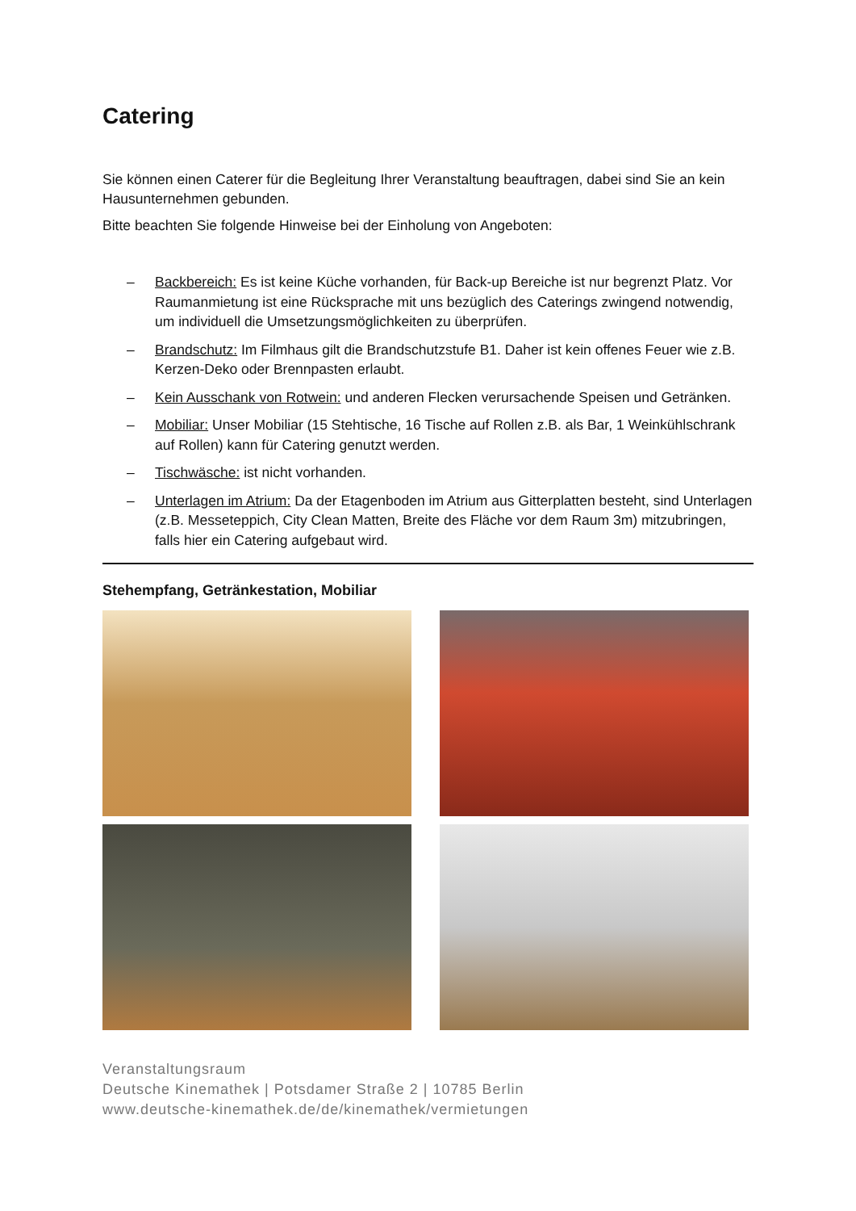Catering
Sie können einen Caterer für die Begleitung Ihrer Veranstaltung beauftragen, dabei sind Sie an kein Hausunternehmen gebunden.
Bitte beachten Sie folgende Hinweise bei der Einholung von Angeboten:
– Backbereich: Es ist keine Küche vorhanden, für Back-up Bereiche ist nur begrenzt Platz. Vor Raumanmietung ist eine Rücksprache mit uns bezüglich des Caterings zwingend notwendig, um individuell die Umsetzungsmöglichkeiten zu überprüfen.
– Brandschutz: Im Filmhaus gilt die Brandschutzstufe B1. Daher ist kein offenes Feuer wie z.B. Kerzen-Deko oder Brennpasten erlaubt.
– Kein Ausschank von Rotwein: und anderen Flecken verursachende Speisen und Getränken.
– Mobiliar: Unser Mobiliar (15 Stehtische, 16 Tische auf Rollen z.B. als Bar, 1 Weinkühlschrank auf Rollen) kann für Catering genutzt werden.
– Tischwäsche: ist nicht vorhanden.
– Unterlagen im Atrium: Da der Etagenboden im Atrium aus Gitterplatten besteht, sind Unterlagen (z.B. Messeteppich, City Clean Matten, Breite des Fläche vor dem Raum 3m) mitzubringen, falls hier ein Catering aufgebaut wird.
Stehempfang, Getränkestation, Mobiliar
Veranstaltungsraum
Deutsche Kinemathek | Potsdamer Straße 2 | 10785 Berlin
www.deutsche-kinemathek.de/de/kinemathek/vermietungen